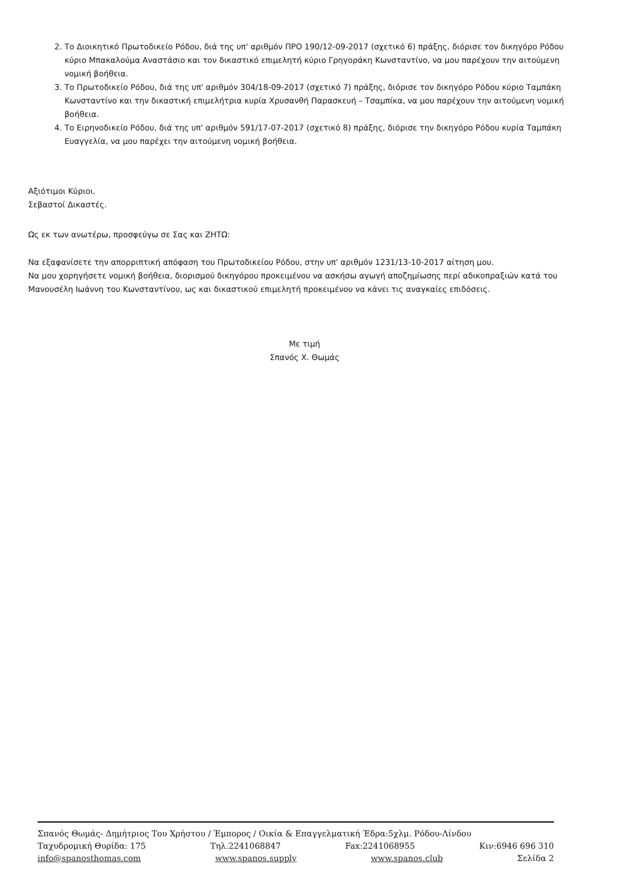2. Το Διοικητικό Πρωτοδικείο Ρόδου, διά της υπ' αριθμόν ΠΡΟ 190/12-09-2017 (σχετικό 6) πράξης, διόρισε τον δικηγόρο Ρόδου κύριο Μπακαλούμα Αναστάσιο και τον δικαστικό επιμελητή κύριο Γρηγοράκη Κωνσταντίνο, να μου παρέχουν την αιτούμενη νομική βοήθεια.
3. Το Πρωτοδικείο Ρόδου, διά της υπ' αριθμόν 304/18-09-2017 (σχετικό 7) πράξης, διόρισε τον δικηγόρο Ρόδου κύριο Ταμπάκη Κωνσταντίνο και την δικαστική επιμελήτρια κυρία Χρυσανθή Παρασκευή – Τσαμπίκα, να μου παρέχουν την αιτούμενη νομική βοήθεια.
4. Το Ειρηνοδικείο Ρόδου, διά της υπ' αριθμόν 591/17-07-2017 (σχετικό 8) πράξης, διόρισε την δικηγόρο Ρόδου κυρία Ταμπάκη Ευαγγελία, να μου παρέχει την αιτούμενη νομική βοήθεια.
Αξιότιμοι Κύριοι.
Σεβαστοί Δικαστές.
Ως εκ των ανωτέρω, προσφεύγω σε Σας και ΖΗΤΩ:
Να εξαφανίσετε την απορριπτική απόφαση του Πρωτοδικείου Ρόδου, στην υπ' αριθμόν 1231/13-10-2017 αίτηση μου.
Να μου χορηγήσετε νομική βοήθεια, διορισμού δικηγόρου προκειμένου να ασκήσω αγωγή αποζημίωσης περί αδικοπραξιών κατά του Μανουσέλη Ιωάννη του Κωνσταντίνου, ως και δικαστικού επιμελητή προκειμένου να κάνει τις αναγκαίες επιδόσεις.
Με τιμή
Σπανός Χ. Θωμάς
Σπανός Θωμάς- Δημήτριος Του Χρήστου / Έμπορος / Οικία & Επαγγελματική Έδρα:5χλμ. Ρόδου-Λίνδου
Ταχυδρομική Θυρίδα: 175 Τηλ.2241068847 Fax:2241068955 Κιν:6946 696 310
info@spanosthomas.com www.spanos.supply www.spanos.club Σελίδα 2